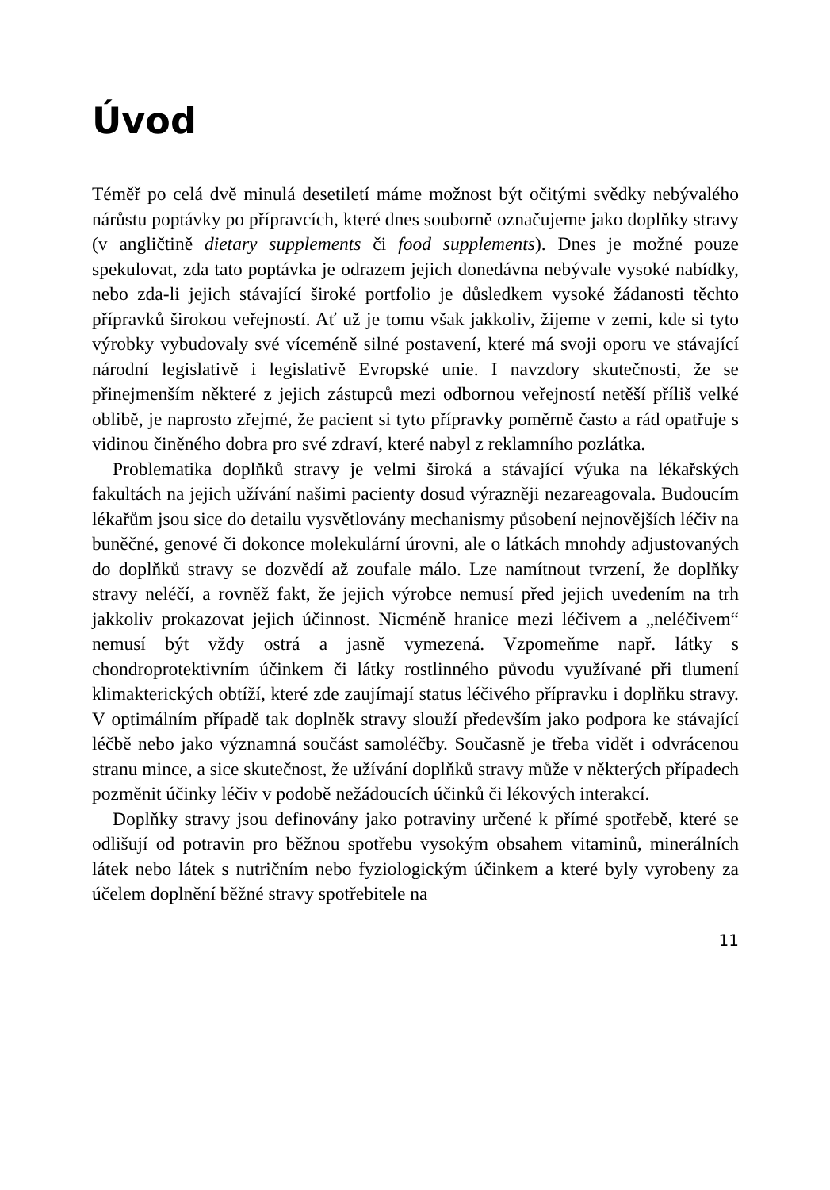Úvod
Téměř po celá dvě minulá desetiletí máme možnost být očitými svědky nebývalého nárůstu poptávky po přípravcích, které dnes souborně označujeme jako doplňky stravy (v angličtině dietary supplements či food supplements). Dnes je možné pouze spekulovat, zda tato poptávka je odrazem jejich donedávna nebývale vysoké nabídky, nebo zda-li jejich stávající široké portfolio je důsledkem vysoké žádanosti těchto přípravků širokou veřejností. Ať už je tomu však jakkoliv, žijeme v zemi, kde si tyto výrobky vybudovaly své víceméně silné postavení, které má svoji oporu ve stávající národní legislativě i legislativě Evropské unie. I navzdory skutečnosti, že se přinejmenším některé z jejich zástupců mezi odbornou veřejností netěší příliš velké oblibě, je naprosto zřejmé, že pacient si tyto přípravky poměrně často a rád opatřuje s vidinou činěného dobra pro své zdraví, které nabyl z reklamního pozlátka.
Problematika doplňků stravy je velmi široká a stávající výuka na lékařských fakultách na jejich užívání našimi pacienty dosud výrazněji nezareagovala. Budoucím lékařům jsou sice do detailu vysvětlovány mechanismy působení nejnovějších léčiv na buněčné, genové či dokonce molekulární úrovni, ale o látkách mnohdy adjustovaných do doplňků stravy se dozvědí až zoufale málo. Lze namítnout tvrzení, že doplňky stravy neléčí, a rovněž fakt, že jejich výrobce nemusí před jejich uvedením na trh jakkoliv prokazovat jejich účinnost. Nicméně hranice mezi léčivem a „neléčivem“ nemusí být vždy ostrá a jasně vymezená. Vzpomeňme např. látky s chondroprotektivním účinkem či látky rostlinného původu využívané při tlumení klimakterických obtíží, které zde zaujímají status léčivého přípravku i doplňku stravy. V optimálním případě tak doplněk stravy slouží především jako podpora ke stávající léčbě nebo jako významná součást samoléčby. Současně je třeba vidět i odvrácenou stranu mince, a sice skutečnost, že užívání doplňků stravy může v některých případech pozměnit účinky léčiv v podobě nežádoucích účinků či lékových interakcí.
Doplňky stravy jsou definovány jako potraviny určené k přímé spotřebě, které se odlišují od potravin pro běžnou spotřebu vysokým obsahem vitaminů, minerálních látek nebo látek s nutričním nebo fyziologickým účinkem a které byly vyrobeny za účelem doplnění běžné stravy spotřebitele na
11